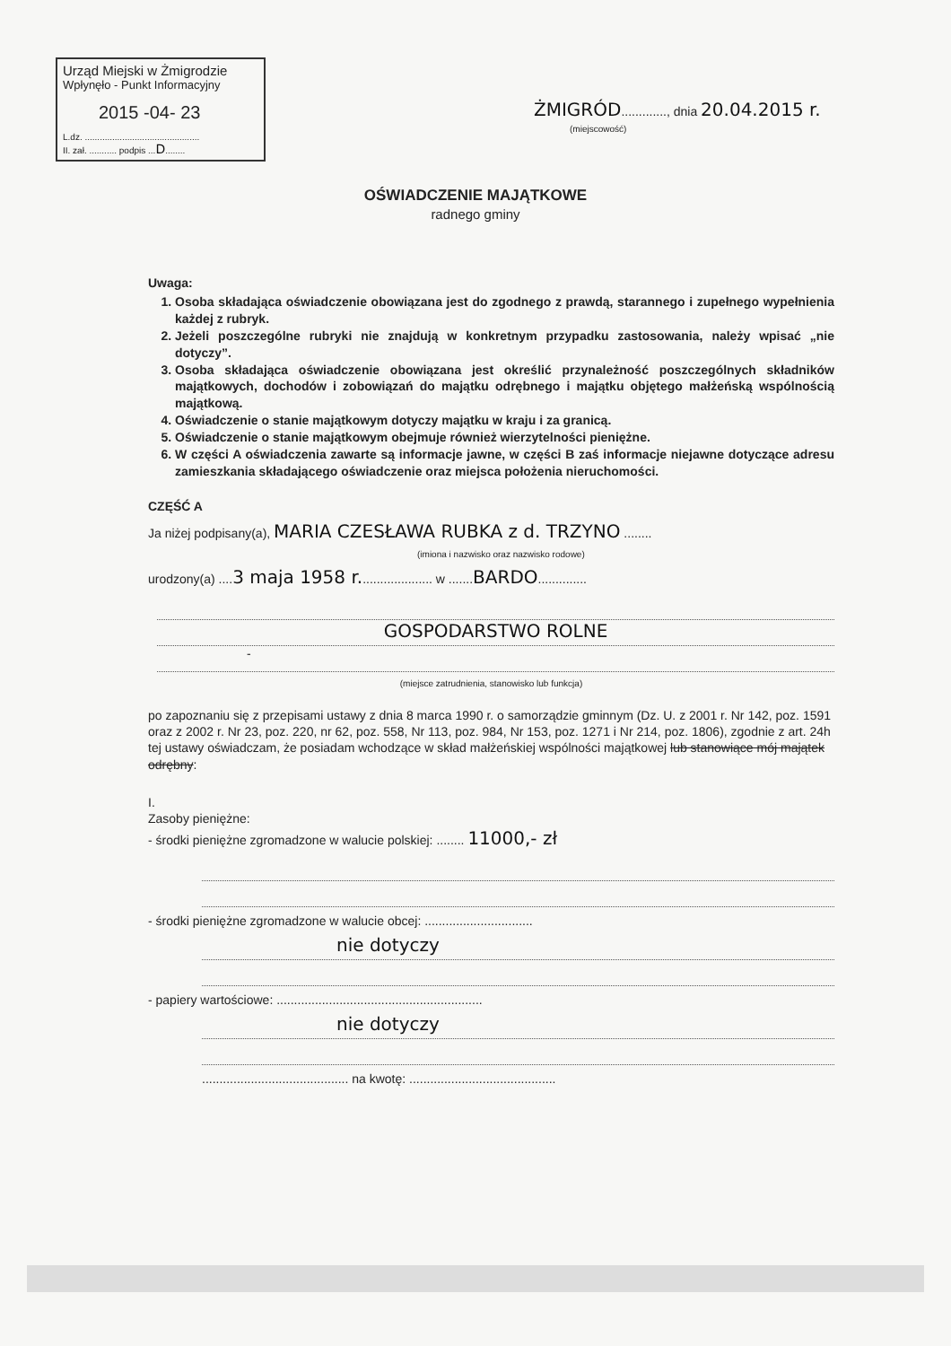Urząd Miejski w Żmigrodzie
Wpłynęło - Punkt Informacyjny
2015 -04- 23
L.dz. ..............................................
II. zał. ........... podpis ...D........
ŻMIGRÓD............., dnia 20.04.2015 r.
(miejscowość)
OŚWIADCZENIE MAJĄTKOWE
radnego gminy
Uwaga:
1. Osoba składająca oświadczenie obowiązana jest do zgodnego z prawdą, starannego i zupełnego wypełnienia każdej z rubryk.
2. Jeżeli poszczególne rubryki nie znajdują w konkretnym przypadku zastosowania, należy wpisać „nie dotyczy”.
3. Osoba składająca oświadczenie obowiązana jest określić przynależność poszczególnych składników majątkowych, dochodów i zobowiązań do majątku odrębnego i majątku objętego małżeńską wspólnością majątkową.
4. Oświadczenie o stanie majątkowym dotyczy majątku w kraju i za granicą.
5. Oświadczenie o stanie majątkowym obejmuje również wierzytelności pieniężne.
6. W części A oświadczenia zawarte są informacje jawne, w części B zaś informacje niejawne dotyczące adresu zamieszkania składającego oświadczenie oraz miejsca położenia nieruchomości.
CZĘŚĆ A
Ja niżej podpisany(a), MARIA CZESŁAWA RUBKA z d. TRZYNO ........
(imiona i nazwisko oraz nazwisko rodowe)
urodzony(a) ....3 maja 1958 r..................... w .......BARDO..............
GOSPODARSTWO ROLNE
-
(miejsce zatrudnienia, stanowisko lub funkcja)
po zapoznaniu się z przepisami ustawy z dnia 8 marca 1990 r. o samorządzie gminnym (Dz. U. z 2001 r. Nr 142, poz. 1591 oraz z 2002 r. Nr 23, poz. 220, nr 62, poz. 558, Nr 113, poz. 984, Nr 153, poz. 1271 i Nr 214, poz. 1806), zgodnie z art. 24h tej ustawy oświadczam, że posiadam wchodzące w skład małżeńskiej wspólności majątkowej lub stanowiące mój majątek odrębny:
I.
Zasoby pieniężne:
- środki pieniężne zgromadzone w walucie polskiej: ........ 11000,- zł
- środki pieniężne zgromadzone w walucie obcej: ...............................
nie dotyczy
- papiery wartościowe: ...........................................................
nie dotyczy
.......................................... na kwotę: ..........................................